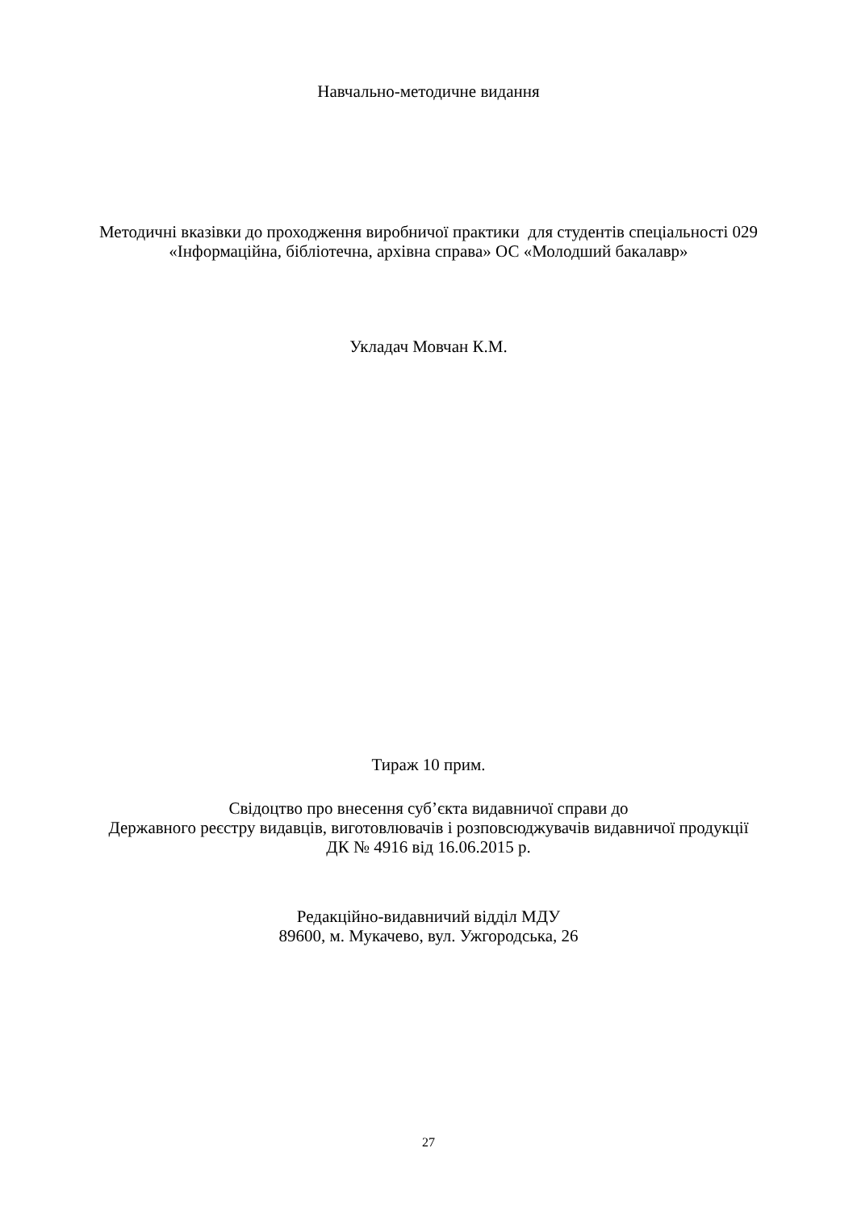Навчально-методичне видання
Методичні вказівки до проходження виробничої практики для студентів спеціальності 029 «Інформаційна, бібліотечна, архівна справа» ОС «Молодший бакалавр»
Укладач Мовчан К.М.
Тираж 10 прим.
Свідоцтво про внесення суб’єкта видавничої справи до
Державного реєстру видавців, виготовлювачів і розповсюджувачів видавничої продукції ДК № 4916 від 16.06.2015 р.
Редакційно-видавничий відділ МДУ
89600, м. Мукачево, вул. Ужгородська, 26
27